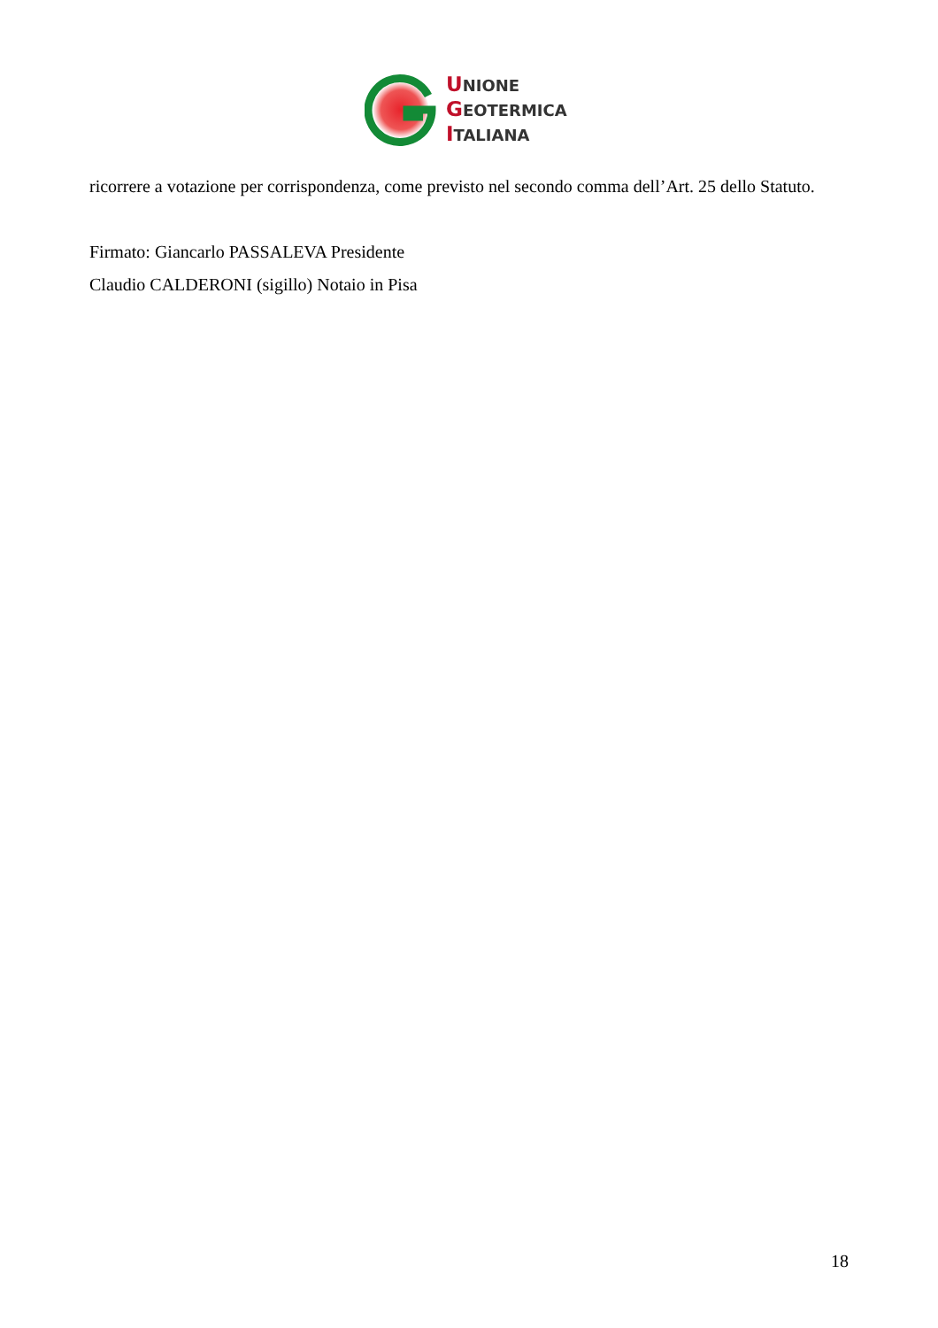UNIONE
GEOTERMICA
ITALIANA
ricorrere a votazione per corrispondenza, come previsto nel secondo comma dell’Art. 25 dello Statuto.
Firmato: Giancarlo PASSALEVA Presidente
Claudio CALDERONI (sigillo) Notaio in Pisa
18